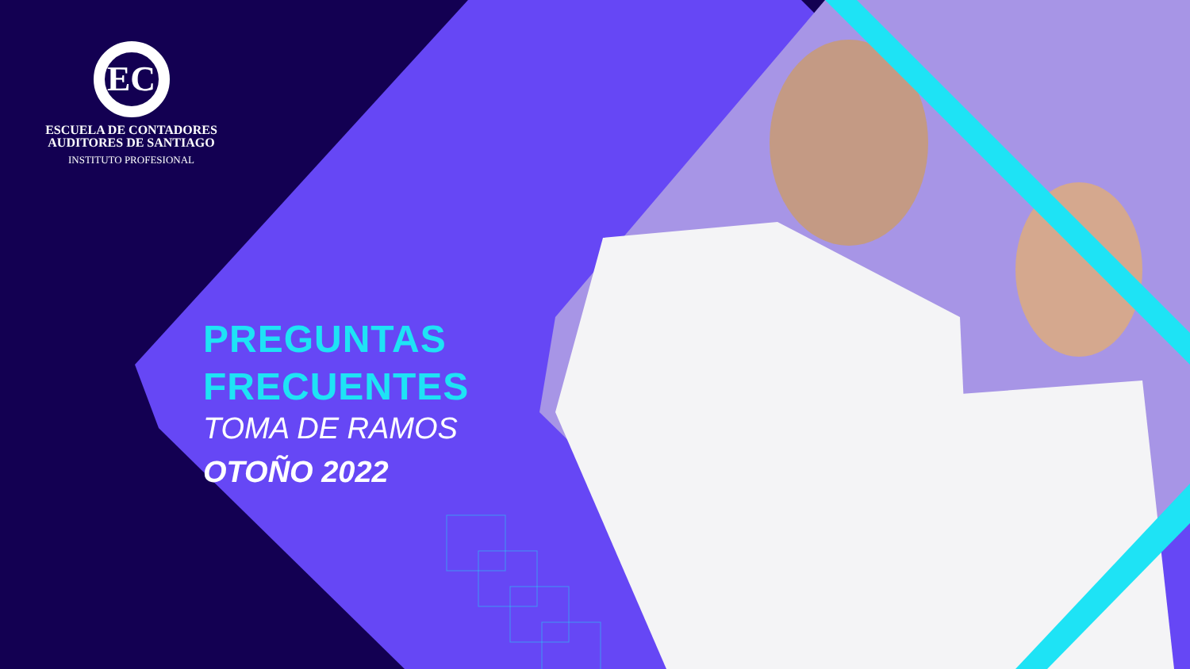EC
ESCUELA DE CONTADORES
AUDITORES DE SANTIAGO
INSTITUTO PROFESIONAL
PREGUNTAS
FRECUENTES
TOMA DE RAMOS
OTOÑO 2022